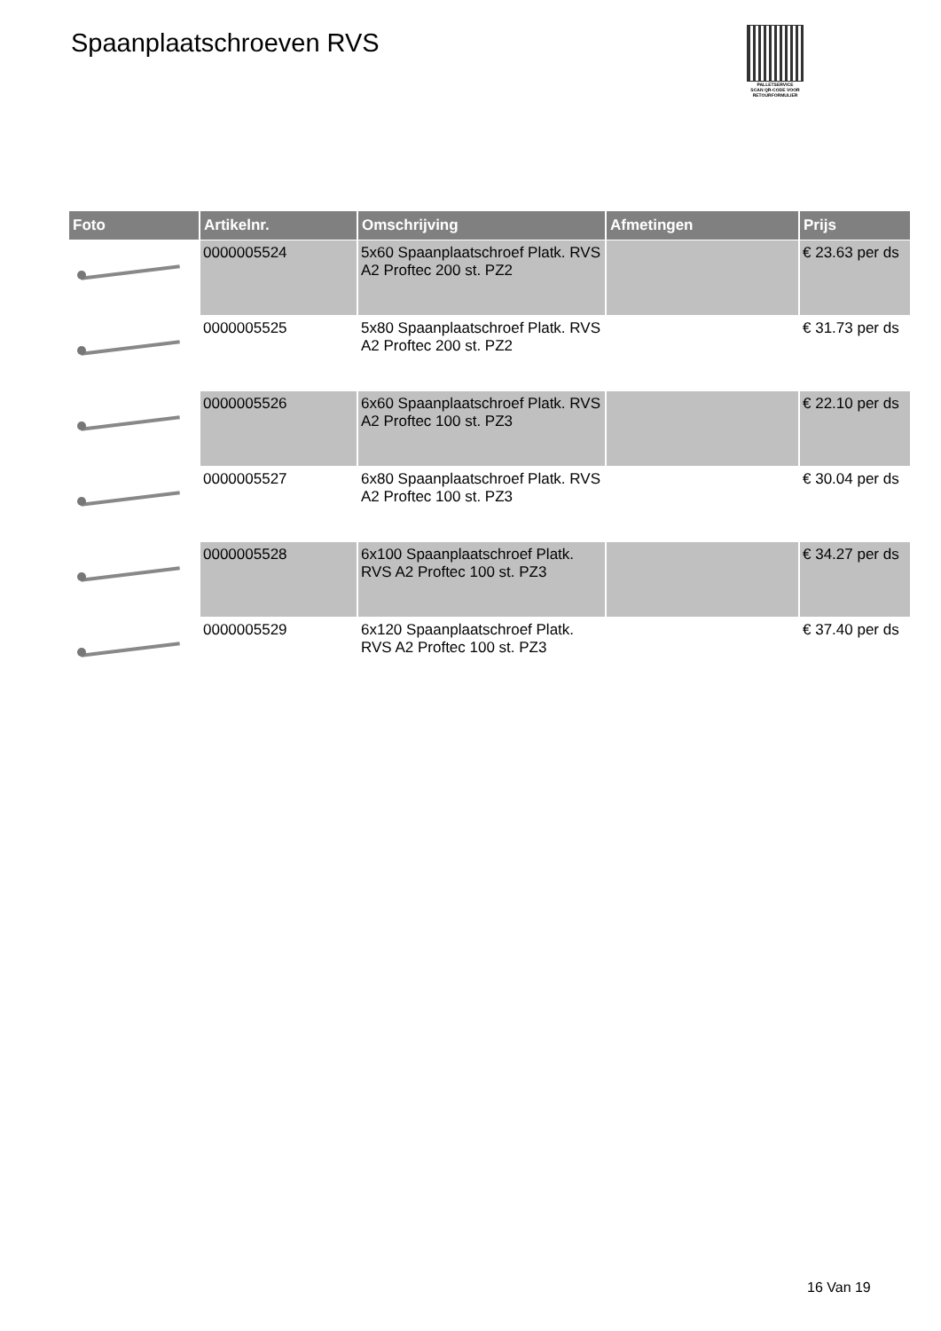Spaanplaatschroeven RVS
PALLETSERVICE
SCAN QR-CODE VOOR RETOURFORMULIER
| Foto | Artikelnr. | Omschrijving | Afmetingen | Prijs |
| --- | --- | --- | --- | --- |
| | 0000005524 | 5x60 Spaanplaatschroef Platk. RVS A2 Proftec 200 st. PZ2 | | € 23.63 per ds |
| | 0000005525 | 5x80 Spaanplaatschroef Platk. RVS A2 Proftec 200 st. PZ2 | | € 31.73 per ds |
| | 0000005526 | 6x60 Spaanplaatschroef Platk. RVS A2 Proftec 100 st. PZ3 | | € 22.10 per ds |
| | 0000005527 | 6x80 Spaanplaatschroef Platk. RVS A2 Proftec 100 st. PZ3 | | € 30.04 per ds |
| | 0000005528 | 6x100 Spaanplaatschroef Platk. RVS A2 Proftec 100 st. PZ3 | | € 34.27 per ds |
| | 0000005529 | 6x120 Spaanplaatschroef Platk. RVS A2 Proftec 100 st. PZ3 | | € 37.40 per ds |
16 Van 19